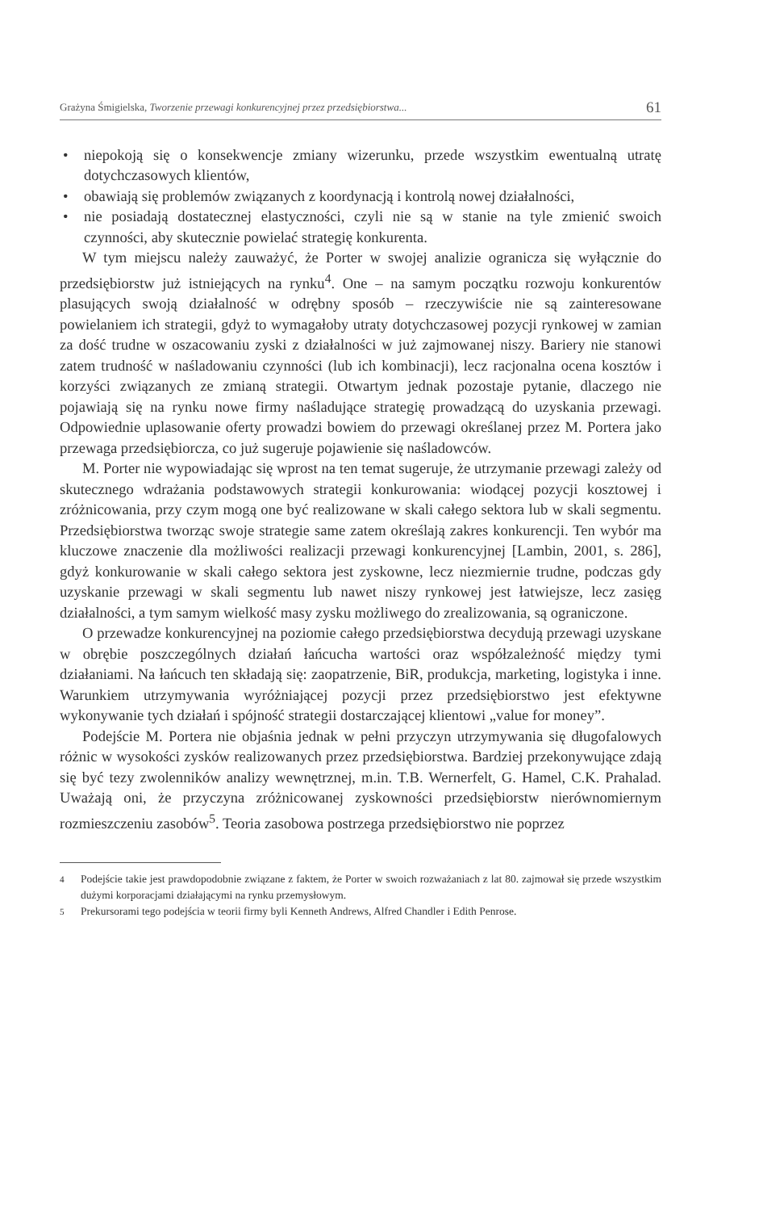Grażyna Śmigielska, Tworzenie przewagi konkurencyjnej przez przedsiębiorstwa...
61
• niepokoją się o konsekwencje zmiany wizerunku, przede wszystkim ewentualną utratę dotychczasowych klientów,
• obawiają się problemów związanych z koordynacją i kontrolą nowej działalności,
• nie posiadają dostatecznej elastyczności, czyli nie są w stanie na tyle zmienić swoich czynności, aby skutecznie powielać strategię konkurenta.
W tym miejscu należy zauważyć, że Porter w swojej analizie ogranicza się wyłącznie do przedsiębiorstw już istniejących na rynku<sup>4</sup>. One – na samym początku rozwoju konkurentów plasujących swoją działalność w odrębny sposób – rzeczywiście nie są zainteresowane powielaniem ich strategii, gdyż to wymagałoby utraty dotychczasowej pozycji rynkowej w zamian za dość trudne w oszacowaniu zyski z działalności w już zajmowanej niszy. Bariery nie stanowi zatem trudność w naśladowaniu czynności (lub ich kombinacji), lecz racjonalna ocena kosztów i korzyści związanych ze zmianą strategii. Otwartym jednak pozostaje pytanie, dlaczego nie pojawiają się na rynku nowe firmy naśladujące strategię prowadzącą do uzyskania przewagi. Odpowiednie uplasowanie oferty prowadzi bowiem do przewagi określanej przez M. Portera jako przewaga przedsiębiorcza, co już sugeruje pojawienie się naśladowców.
M. Porter nie wypowiadając się wprost na ten temat sugeruje, że utrzymanie przewagi zależy od skutecznego wdrażania podstawowych strategii konkurowania: wiodącej pozycji kosztowej i zróżnicowania, przy czym mogą one być realizowane w skali całego sektora lub w skali segmentu. Przedsiębiorstwa tworząc swoje strategie same zatem określają zakres konkurencji. Ten wybór ma kluczowe znaczenie dla możliwości realizacji przewagi konkurencyjnej [Lambin, 2001, s. 286], gdyż konkurowanie w skali całego sektora jest zyskowne, lecz niezmiernie trudne, podczas gdy uzyskanie przewagi w skali segmentu lub nawet niszy rynkowej jest łatwiejsze, lecz zasięg działalności, a tym samym wielkość masy zysku możliwego do zrealizowania, są ograniczone.
O przewadze konkurencyjnej na poziomie całego przedsiębiorstwa decydują przewagi uzyskane w obrębie poszczególnych działań łańcucha wartości oraz współzależność między tymi działaniami. Na łańcuch ten składają się: zaopatrzenie, BiR, produkcja, marketing, logistyka i inne. Warunkiem utrzymywania wyróżniającej pozycji przez przedsiębiorstwo jest efektywne wykonywanie tych działań i spójność strategii dostarczającej klientowi „value for money”.
Podejście M. Portera nie objaśnia jednak w pełni przyczyn utrzymywania się długofalowych różnic w wysokości zysków realizowanych przez przedsiębiorstwa. Bardziej przekonywujące zdają się być tezy zwolenników analizy wewnętrznej, m.in. T.B. Wernerfelt, G. Hamel, C.K. Prahalad. Uważają oni, że przyczyna zróżnicowanej zyskowności przedsiębiorstw nierównomiernym rozmieszczeniu zasobów<sup>5</sup>. Teoria zasobowa postrzega przedsiębiorstwo nie poprzez
<sup>4</sup> Podejście takie jest prawdopodobnie związane z faktem, że Porter w swoich rozważaniach z lat 80. zajmował się przede wszystkim dużymi korporacjami działającymi na rynku przemysłowym.
<sup>5</sup> Prekursorami tego podejścia w teorii firmy byli Kenneth Andrews, Alfred Chandler i Edith Penrose.